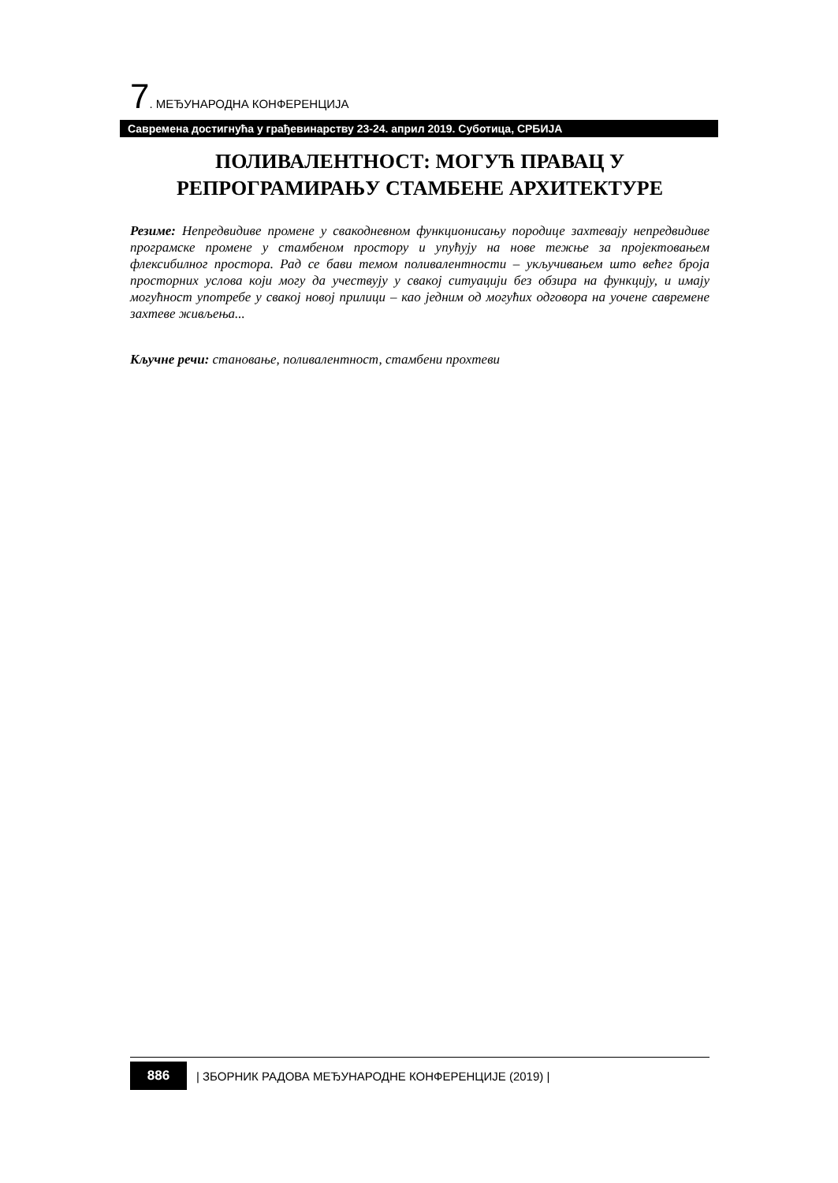7. МЕЂУНАРОДНА КОНФЕРЕНЦИЈА
Савремена достигнућа у грађевинарству 23-24. април 2019. Суботица, СРБИЈА
ПОЛИВАЛЕНТНОСТ: МОГУЋ ПРАВАЦ У РЕПРОГРАМИРАЊУ СТАМБЕНЕ АРХИТЕКТУРЕ
Резиме: Непредвидиве промене у свакодневном функционисању породице захтевају непредвидиве програмске промене у стамбеном простору и упућују на нове тежње за пројектовањем флексибилног простора. Рад се бави темом поливалентности – укључивањем што већег броја просторних услова који могу да учествују у свакој ситуацији без обзира на функцију, и имају могућност употребе у свакој новој прилици – као једним од могућих одговора на уочене савремене захтеве живљења...
Кључне речи: становање, поливалентност, стамбени прохтеви
886
| ЗБОРНИК РАДОВА МЕЂУНАРОДНЕ КОНФЕРЕНЦИЈЕ (2019) |